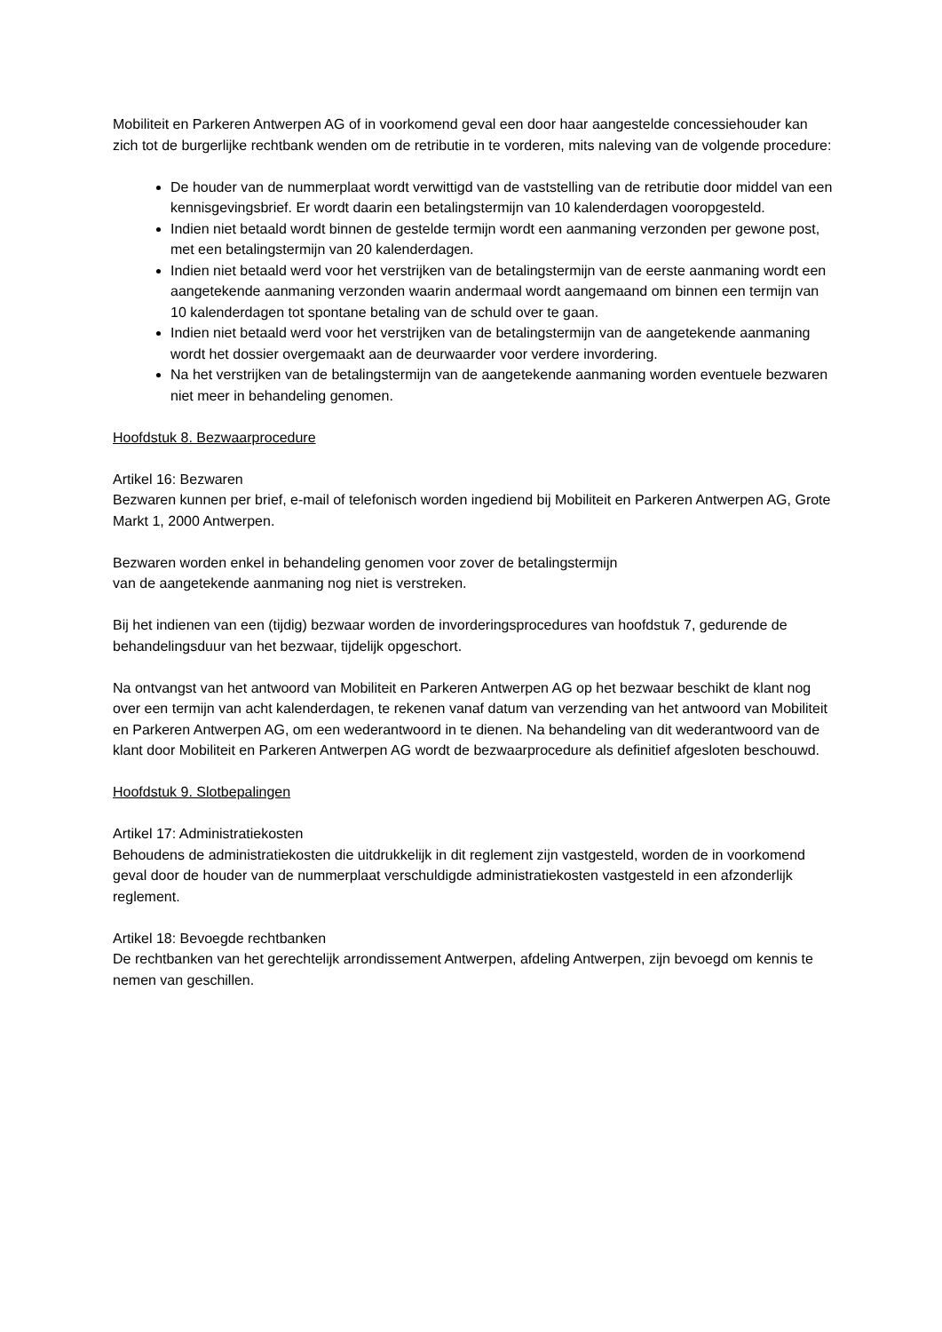Mobiliteit en Parkeren Antwerpen AG of in voorkomend geval een door haar aangestelde concessiehouder kan zich tot de burgerlijke rechtbank wenden om de retributie in te vorderen, mits naleving van de volgende procedure:
De houder van de nummerplaat wordt verwittigd van de vaststelling van de retributie door middel van een kennisgevingsbrief. Er wordt daarin een betalingstermijn van 10 kalenderdagen vooropgesteld.
Indien niet betaald wordt binnen de gestelde termijn wordt een aanmaning verzonden per gewone post, met een betalingstermijn van 20 kalenderdagen.
Indien niet betaald werd voor het verstrijken van de betalingstermijn van de eerste aanmaning wordt een aangetekende aanmaning verzonden waarin andermaal wordt aangemaand om binnen een termijn van 10 kalenderdagen tot spontane betaling van de schuld over te gaan.
Indien niet betaald werd voor het verstrijken van de betalingstermijn van de aangetekende aanmaning wordt het dossier overgemaakt aan de deurwaarder voor verdere invordering.
Na het verstrijken van de betalingstermijn van de aangetekende aanmaning worden eventuele bezwaren niet meer in behandeling genomen.
Hoofdstuk 8. Bezwaarprocedure
Artikel 16: Bezwaren
Bezwaren kunnen per brief, e-mail of telefonisch worden ingediend bij Mobiliteit en Parkeren Antwerpen AG, Grote Markt 1, 2000 Antwerpen.
Bezwaren worden enkel in behandeling genomen voor zover de betalingstermijn
van de aangetekende aanmaning nog niet is verstreken.
Bij het indienen van een (tijdig) bezwaar worden de invorderingsprocedures van hoofdstuk 7, gedurende de behandelingsduur van het bezwaar, tijdelijk opgeschort.
Na ontvangst van het antwoord van Mobiliteit en Parkeren Antwerpen AG op het bezwaar beschikt de klant nog over een termijn van acht kalenderdagen, te rekenen vanaf datum van verzending van het antwoord van Mobiliteit en Parkeren Antwerpen AG, om een wederantwoord in te dienen. Na behandeling van dit wederantwoord van de klant door Mobiliteit en Parkeren Antwerpen AG wordt de bezwaarprocedure als definitief afgesloten beschouwd.
Hoofdstuk 9. Slotbepalingen
Artikel 17: Administratiekosten
Behoudens de administratiekosten die uitdrukkelijk in dit reglement zijn vastgesteld, worden de in voorkomend geval door de houder van de nummerplaat verschuldigde administratiekosten vastgesteld in een afzonderlijk reglement.
Artikel 18: Bevoegde rechtbanken
De rechtbanken van het gerechtelijk arrondissement Antwerpen, afdeling Antwerpen, zijn bevoegd om kennis te nemen van geschillen.